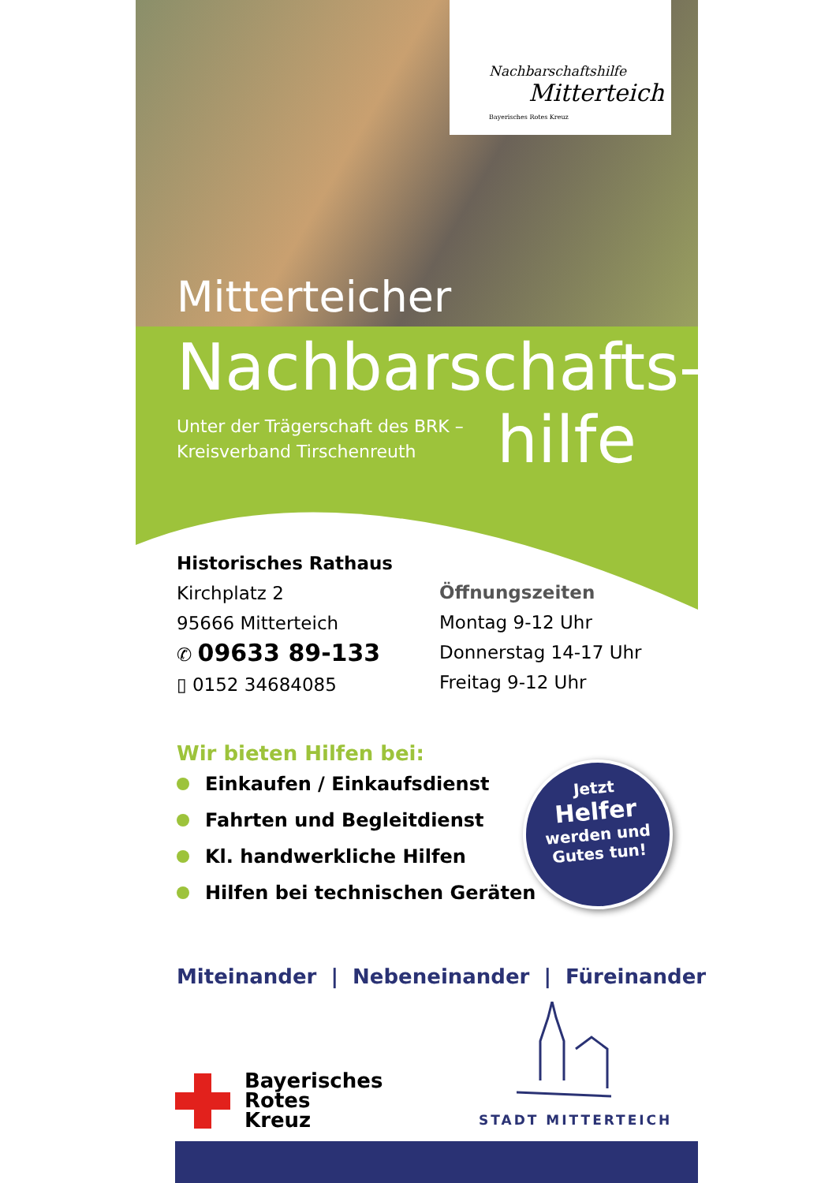Nachbarschaftshilfe
Mitterteich
Bayerisches Rotes Kreuz
Mitterteicher
Nachbarschafts-
Unter der Trägerschaft des BRK –
Kreisverband Tirschenreuth
hilfe
Historisches Rathaus
Kirchplatz 2
95666 Mitterteich
✆ 09633 89-133
▯ 0152 34684085
Öffnungszeiten
Montag 9-12 Uhr
Donnerstag 14-17 Uhr
Freitag 9-12 Uhr
Wir bieten Hilfen bei:
Einkaufen / Einkaufsdienst
Fahrten und Begleitdienst
Kl. handwerkliche Hilfen
Hilfen bei technischen Geräten
Jetzt
Helfer
werden und
Gutes tun!
Miteinander | Nebeneinander | Füreinander
Bayerisches
Rotes
Kreuz
STADT MITTERTEICH